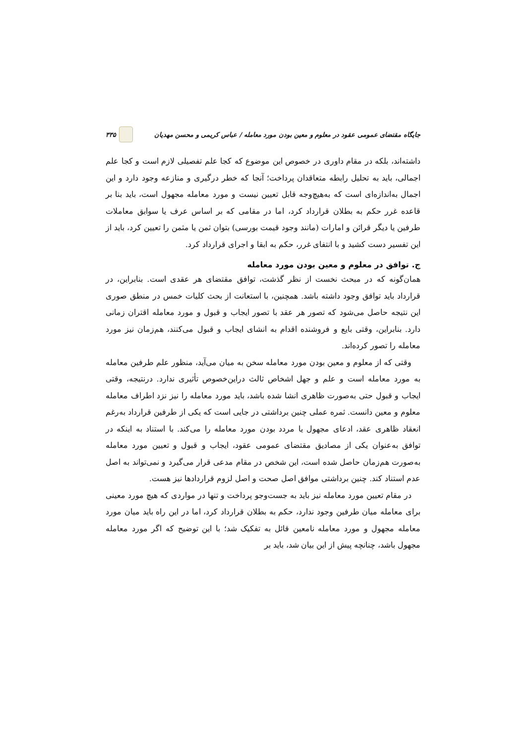جایگاه مقتضای عمومی عقود در معلوم و معین بودن مورد معامله / عباس کریمی و محسن مهدیان ۳۳۵
داشته‌اند، بلکه در مقام داوری در خصوص این موضوع که کجا علم تفصیلی لازم است و کجا علم اجمالی، باید به تحلیل رابطه متعاقدان پرداخت؛ آنجا که خطر درگیری و منازعه وجود دارد و این اجمال به‌اندازه‌ای است که به‌هیچ‌وجه قابل تعیین نیست و مورد معامله مجهول است، باید بنا بر قاعده غرر حکم به بطلان قرارداد کرد، اما در مقامی که بر اساس عرف یا سوابق معاملات طرفین یا دیگر قرائن و امارات (مانند وجود قیمت بورسی) بتوان ثمن یا مثمن را تعیین کرد، باید از این تفسیر دست کشید و با انتفای غرر، حکم به ابقا و اجرای قرارداد کرد.
ج. توافق در معلوم و معین بودن مورد معامله
همان‌گونه که در مبحث نخست از نظر گذشت، توافق مقتضای هر عقدی است. بنابراین، در قرارداد باید توافق وجود داشته باشد. همچنین، با استعانت از بحث کلیات خمس در منطق صوری این نتیجه حاصل می‌شود که تصور هر عقد با تصور ایجاب و قبول و مورد معامله اقتران زمانی دارد. بنابراین، وقتی بایع و فروشنده اقدام به انشای ایجاب و قبول می‌کنند، هم‌زمان نیز مورد معامله را تصور کرده‌اند.
وقتی که از معلوم و معین بودن مورد معامله سخن به میان می‌آید، منظور علم طرفین معامله به مورد معامله است و علم و جهل اشخاص ثالث دراین‌خصوص تأثیری ندارد. درنتیجه، وقتی ایجاب و قبول حتی به‌صورت ظاهری انشا شده باشد، باید مورد معامله را نیز نزد اطراف معامله معلوم و معین دانست. ثمره عملی چنین برداشتی در جایی است که یکی از طرفین قرارداد به‌رغم انعقاد ظاهری عقد، ادعای مجهول یا مردد بودن مورد معامله را می‌کند. با استناد به اینکه در توافق به‌عنوان یکی از مصادیق مقتضای عمومی عقود، ایجاب و قبول و تعیین مورد معامله به‌صورت هم‌زمان حاصل شده است، این شخص در مقام مدعی قرار می‌گیرد و نمی‌تواند به اصل عدم استناد کند. چنین برداشتی موافق اصل صحت و اصل لزوم قراردادها نیز هست.
در مقام تعیین مورد معامله نیز باید به جست‌وجو پرداخت و تنها در مواردی که هیچ مورد معینی برای معامله میان طرفین وجود ندارد، حکم به بطلان قرارداد کرد، اما در این راه باید میان مورد معامله مجهول و مورد معامله نامعین قائل به تفکیک شد؛ با این توضیح که اگر مورد معامله مجهول باشد، چنانچه پیش از این بیان شد، باید بر